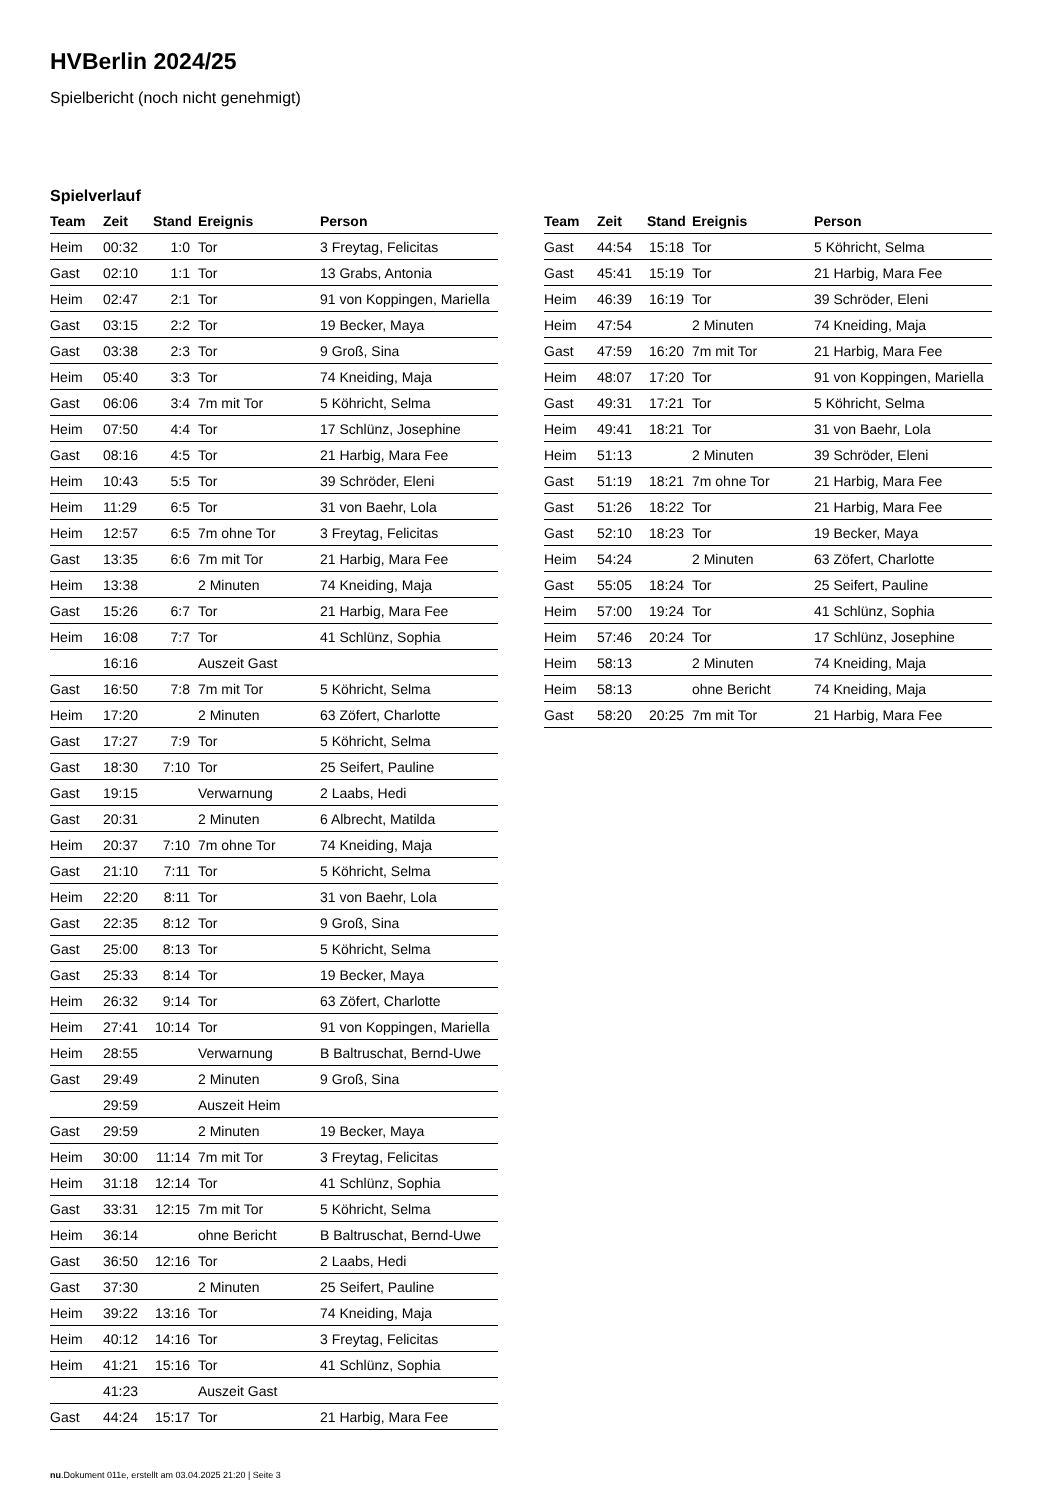HVBerlin 2024/25
Spielbericht (noch nicht genehmigt)
Spielverlauf
| Team | Zeit | Stand | Ereignis | Person |
| --- | --- | --- | --- | --- |
| Heim | 00:32 | 1:0 | Tor | 3 Freytag, Felicitas |
| Gast | 02:10 | 1:1 | Tor | 13 Grabs, Antonia |
| Heim | 02:47 | 2:1 | Tor | 91 von Koppingen, Mariella |
| Gast | 03:15 | 2:2 | Tor | 19 Becker, Maya |
| Gast | 03:38 | 2:3 | Tor | 9 Groß, Sina |
| Heim | 05:40 | 3:3 | Tor | 74 Kneiding, Maja |
| Gast | 06:06 | 3:4 | 7m mit Tor | 5 Köhricht, Selma |
| Heim | 07:50 | 4:4 | Tor | 17 Schlünz, Josephine |
| Gast | 08:16 | 4:5 | Tor | 21 Harbig, Mara Fee |
| Heim | 10:43 | 5:5 | Tor | 39 Schröder, Eleni |
| Heim | 11:29 | 6:5 | Tor | 31 von Baehr, Lola |
| Heim | 12:57 | 6:5 | 7m ohne Tor | 3 Freytag, Felicitas |
| Gast | 13:35 | 6:6 | 7m mit Tor | 21 Harbig, Mara Fee |
| Heim | 13:38 | | 2 Minuten | 74 Kneiding, Maja |
| Gast | 15:26 | 6:7 | Tor | 21 Harbig, Mara Fee |
| Heim | 16:08 | 7:7 | Tor | 41 Schlünz, Sophia |
| | 16:16 | | Auszeit Gast | |
| Gast | 16:50 | 7:8 | 7m mit Tor | 5 Köhricht, Selma |
| Heim | 17:20 | | 2 Minuten | 63 Zöfert, Charlotte |
| Gast | 17:27 | 7:9 | Tor | 5 Köhricht, Selma |
| Gast | 18:30 | 7:10 | Tor | 25 Seifert, Pauline |
| Gast | 19:15 | | Verwarnung | 2 Laabs, Hedi |
| Gast | 20:31 | | 2 Minuten | 6 Albrecht, Matilda |
| Heim | 20:37 | 7:10 | 7m ohne Tor | 74 Kneiding, Maja |
| Gast | 21:10 | 7:11 | Tor | 5 Köhricht, Selma |
| Heim | 22:20 | 8:11 | Tor | 31 von Baehr, Lola |
| Gast | 22:35 | 8:12 | Tor | 9 Groß, Sina |
| Gast | 25:00 | 8:13 | Tor | 5 Köhricht, Selma |
| Gast | 25:33 | 8:14 | Tor | 19 Becker, Maya |
| Heim | 26:32 | 9:14 | Tor | 63 Zöfert, Charlotte |
| Heim | 27:41 | 10:14 | Tor | 91 von Koppingen, Mariella |
| Heim | 28:55 | | Verwarnung | B Baltruschat, Bernd-Uwe |
| Gast | 29:49 | | 2 Minuten | 9 Groß, Sina |
| | 29:59 | | Auszeit Heim | |
| Gast | 29:59 | | 2 Minuten | 19 Becker, Maya |
| Heim | 30:00 | 11:14 | 7m mit Tor | 3 Freytag, Felicitas |
| Heim | 31:18 | 12:14 | Tor | 41 Schlünz, Sophia |
| Gast | 33:31 | 12:15 | 7m mit Tor | 5 Köhricht, Selma |
| Heim | 36:14 | | ohne Bericht | B Baltruschat, Bernd-Uwe |
| Gast | 36:50 | 12:16 | Tor | 2 Laabs, Hedi |
| Gast | 37:30 | | 2 Minuten | 25 Seifert, Pauline |
| Heim | 39:22 | 13:16 | Tor | 74 Kneiding, Maja |
| Heim | 40:12 | 14:16 | Tor | 3 Freytag, Felicitas |
| Heim | 41:21 | 15:16 | Tor | 41 Schlünz, Sophia |
| | 41:23 | | Auszeit Gast | |
| Gast | 44:24 | 15:17 | Tor | 21 Harbig, Mara Fee |
| Team | Zeit | Stand | Ereignis | Person |
| --- | --- | --- | --- | --- |
| Gast | 44:54 | 15:18 | Tor | 5 Köhricht, Selma |
| Gast | 45:41 | 15:19 | Tor | 21 Harbig, Mara Fee |
| Heim | 46:39 | 16:19 | Tor | 39 Schröder, Eleni |
| Heim | 47:54 | | 2 Minuten | 74 Kneiding, Maja |
| Gast | 47:59 | 16:20 | 7m mit Tor | 21 Harbig, Mara Fee |
| Heim | 48:07 | 17:20 | Tor | 91 von Koppingen, Mariella |
| Gast | 49:31 | 17:21 | Tor | 5 Köhricht, Selma |
| Heim | 49:41 | 18:21 | Tor | 31 von Baehr, Lola |
| Heim | 51:13 | | 2 Minuten | 39 Schröder, Eleni |
| Gast | 51:19 | 18:21 | 7m ohne Tor | 21 Harbig, Mara Fee |
| Gast | 51:26 | 18:22 | Tor | 21 Harbig, Mara Fee |
| Gast | 52:10 | 18:23 | Tor | 19 Becker, Maya |
| Heim | 54:24 | | 2 Minuten | 63 Zöfert, Charlotte |
| Gast | 55:05 | 18:24 | Tor | 25 Seifert, Pauline |
| Heim | 57:00 | 19:24 | Tor | 41 Schlünz, Sophia |
| Heim | 57:46 | 20:24 | Tor | 17 Schlünz, Josephine |
| Heim | 58:13 | | 2 Minuten | 74 Kneiding, Maja |
| Heim | 58:13 | | ohne Bericht | 74 Kneiding, Maja |
| Gast | 58:20 | 20:25 | 7m mit Tor | 21 Harbig, Mara Fee |
nu.Dokument 011e, erstellt am 03.04.2025 21:20 | Seite 3